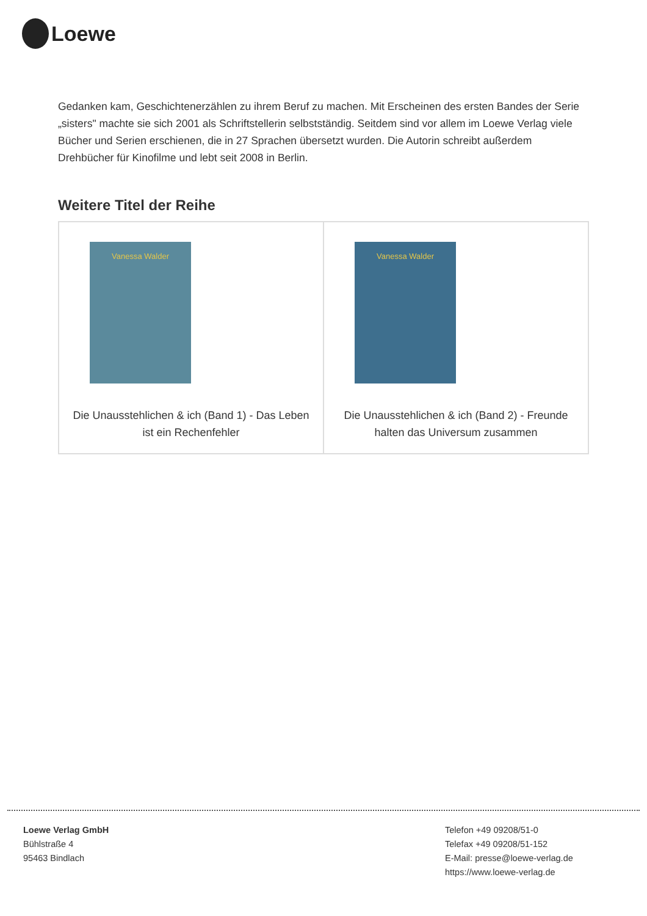Loewe
Gedanken kam, Geschichtenerzählen zu ihrem Beruf zu machen. Mit Erscheinen des ersten Bandes der Serie „sisters" machte sie sich 2001 als Schriftstellerin selbstständig. Seitdem sind vor allem im Loewe Verlag viele Bücher und Serien erschienen, die in 27 Sprachen übersetzt wurden. Die Autorin schreibt außerdem Drehbücher für Kinofilme und lebt seit 2008 in Berlin.
Weitere Titel der Reihe
| Vanessa Walder Die Unausstehlichen & ich (Band 1) - Das Leben ist ein Rechenfehler | Vanessa Walder Die Unausstehlichen & ich (Band 2) - Freunde halten das Universum zusammen |
Loewe Verlag GmbH
Bühlstraße 4
95463 Bindlach
Telefon +49 09208/51-0
Telefax +49 09208/51-152
E-Mail: presse@loewe-verlag.de
https://www.loewe-verlag.de